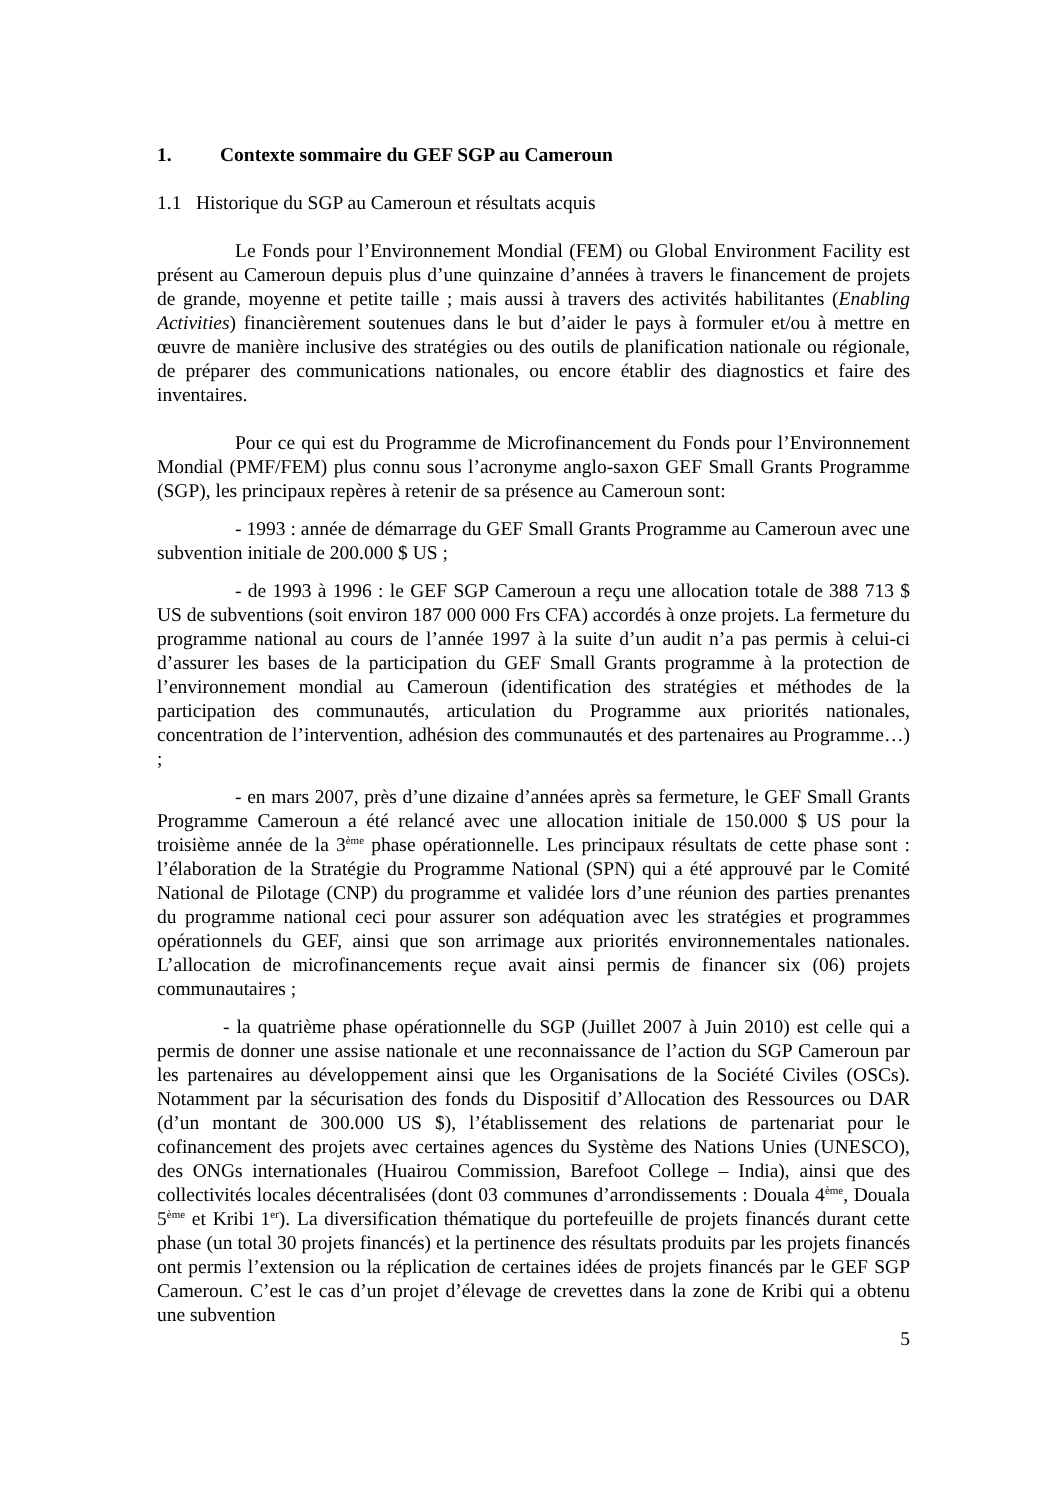1. Contexte sommaire du GEF SGP au Cameroun
1.1 Historique du SGP au Cameroun et résultats acquis
Le Fonds pour l’Environnement Mondial (FEM) ou Global Environment Facility est présent au Cameroun depuis plus d’une quinzaine d’années à travers le financement de projets de grande, moyenne et petite taille ; mais aussi à travers des activités habilitantes (Enabling Activities) financièrement soutenues dans le but d’aider le pays à formuler et/ou à mettre en œuvre de manière inclusive des stratégies ou des outils de planification nationale ou régionale, de préparer des communications nationales, ou encore établir des diagnostics et faire des inventaires.
Pour ce qui est du Programme de Microfinancement du Fonds pour l’Environnement Mondial (PMF/FEM) plus connu sous l’acronyme anglo-saxon GEF Small Grants Programme (SGP), les principaux repères à retenir de sa présence au Cameroun sont:
- 1993 : année de démarrage du GEF Small Grants Programme au Cameroun avec une subvention initiale de 200.000 $ US ;
- de 1993 à 1996 : le GEF SGP Cameroun a reçu une allocation totale de 388 713 $ US de subventions (soit environ 187 000 000 Frs CFA) accordés à onze projets. La fermeture du programme national au cours de l’année 1997 à la suite d’un audit n’a pas permis à celui-ci d’assurer les bases de la participation du GEF Small Grants programme à la protection de l’environnement mondial au Cameroun (identification des stratégies et méthodes de la participation des communautés, articulation du Programme aux priorités nationales, concentration de l’intervention, adhésion des communautés et des partenaires au Programme…) ;
- en mars 2007, près d’une dizaine d’années après sa fermeture, le GEF Small Grants Programme Cameroun a été relancé avec une allocation initiale de 150.000 $ US pour la troisième année de la 3<sup>ème</sup> phase opérationnelle. Les principaux résultats de cette phase sont : l’élaboration de la Stratégie du Programme National (SPN) qui a été approuvé par le Comité National de Pilotage (CNP) du programme et validée lors d’une réunion des parties prenantes du programme national ceci pour assurer son adéquation avec les stratégies et programmes opérationnels du GEF, ainsi que son arrimage aux priorités environnementales nationales. L’allocation de microfinancements reçue avait ainsi permis de financer six (06) projets communautaires ;
- la quatrième phase opérationnelle du SGP (Juillet 2007 à Juin 2010) est celle qui a permis de donner une assise nationale et une reconnaissance de l’action du SGP Cameroun par les partenaires au développement ainsi que les Organisations de la Société Civiles (OSCs). Notamment par la sécurisation des fonds du Dispositif d’Allocation des Ressources ou DAR (d’un montant de 300.000 US $), l’établissement des relations de partenariat pour le cofinancement des projets avec certaines agences du Système des Nations Unies (UNESCO), des ONGs internationales (Huairou Commission, Barefoot College – India), ainsi que des collectivités locales décentralisées (dont 03 communes d’arrondissements : Douala 4<sup>ème</sup>, Douala 5<sup>ème</sup> et Kribi 1<sup>er</sup>). La diversification thématique du portefeuille de projets financés durant cette phase (un total 30 projets financés) et la pertinence des résultats produits par les projets financés ont permis l’extension ou la réplication de certaines idées de projets financés par le GEF SGP Cameroun. C’est le cas d’un projet d’élevage de crevettes dans la zone de Kribi qui a obtenu une subvention
5